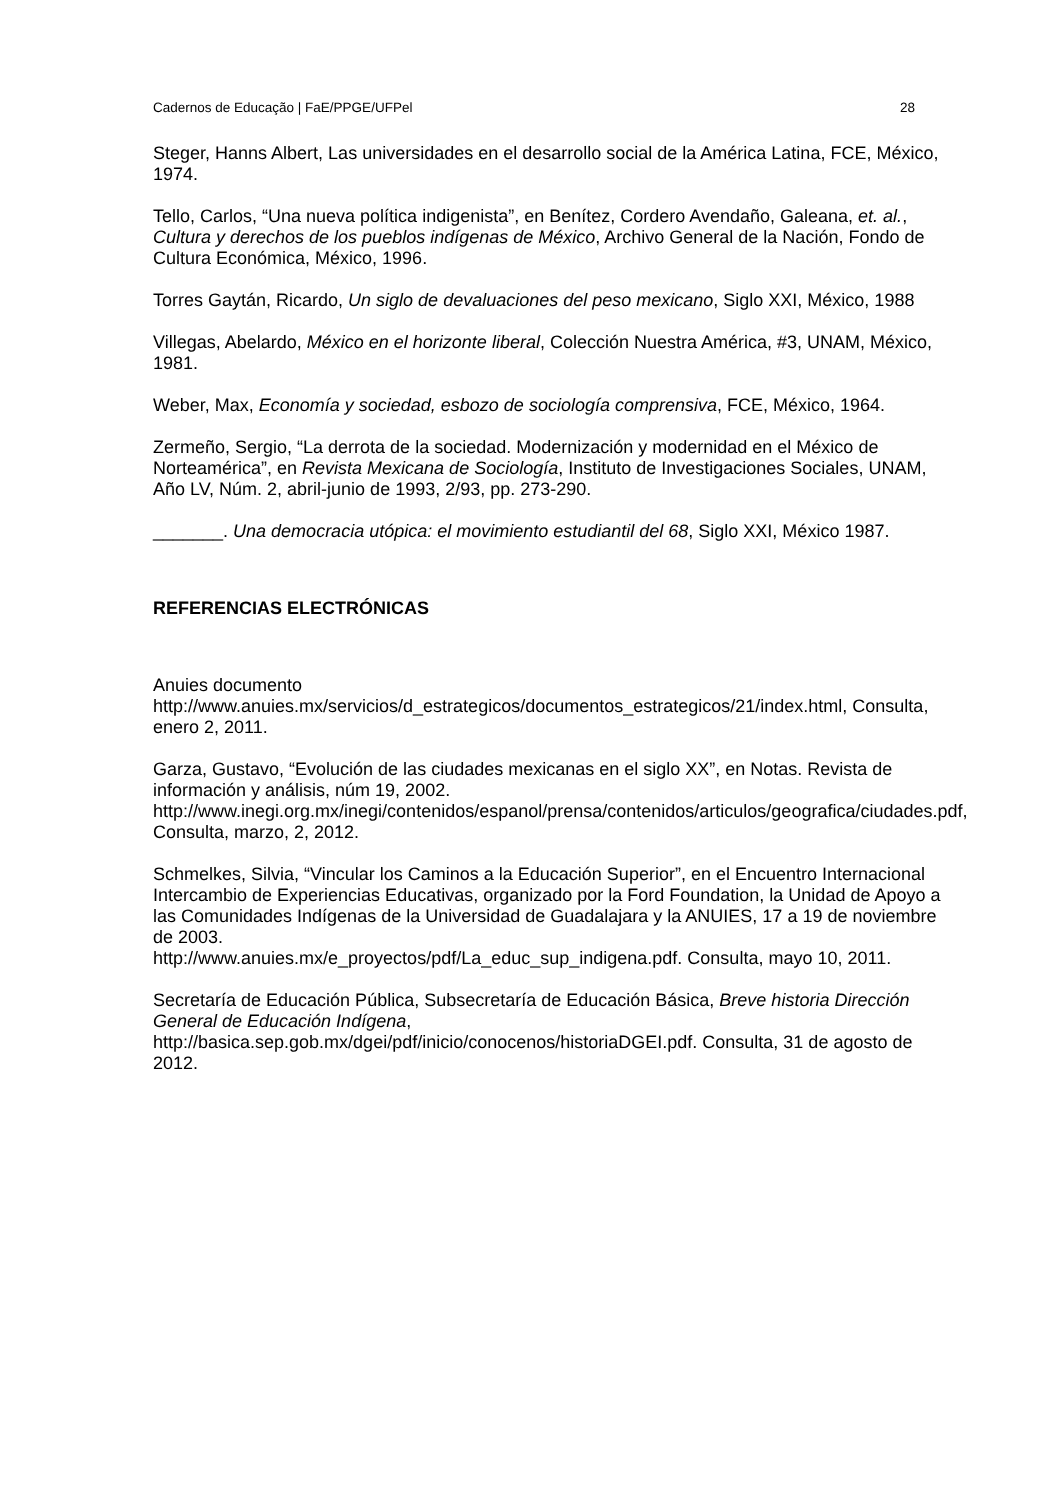Cadernos de Educação | FaE/PPGE/UFPel 28
Steger, Hanns Albert, Las universidades en el desarrollo social de la América Latina, FCE, México, 1974.
Tello, Carlos, “Una nueva política indigenista”, en Benítez, Cordero Avendaño, Galeana, et. al., Cultura y derechos de los pueblos indígenas de México, Archivo General de la Nación, Fondo de Cultura Económica, México, 1996.
Torres Gaytán, Ricardo, Un siglo de devaluaciones del peso mexicano, Siglo XXI, México, 1988
Villegas, Abelardo, México en el horizonte liberal, Colección Nuestra América, #3, UNAM, México, 1981.
Weber, Max, Economía y sociedad, esbozo de sociología comprensiva, FCE, México, 1964.
Zermeño, Sergio, “La derrota de la sociedad. Modernización y modernidad en el México de Norteamérica”, en Revista Mexicana de Sociología, Instituto de Investigaciones Sociales, UNAM, Año LV, Núm. 2, abril-junio de 1993, 2/93, pp. 273-290.
_______. Una democracia utópica: el movimiento estudiantil del 68, Siglo XXI, México 1987.
REFERENCIAS ELECTRÓNICAS
Anuies documento
http://www.anuies.mx/servicios/d_estrategicos/documentos_estrategicos/21/index.html, Consulta, enero 2, 2011.
Garza, Gustavo, “Evolución de las ciudades mexicanas en el siglo XX”, en Notas. Revista de información y análisis, núm 19, 2002.
http://www.inegi.org.mx/inegi/contenidos/espanol/prensa/contenidos/articulos/geografica/ciudades.pdf, Consulta, marzo, 2, 2012.
Schmelkes, Silvia, “Vincular los Caminos a la Educación Superior”, en el Encuentro Internacional Intercambio de Experiencias Educativas, organizado por la Ford Foundation, la Unidad de Apoyo a las Comunidades Indígenas de la Universidad de Guadalajara y la ANUIES, 17 a 19 de noviembre de 2003.
http://www.anuies.mx/e_proyectos/pdf/La_educ_sup_indigena.pdf. Consulta, mayo 10, 2011.
Secretaría de Educación Pública, Subsecretaría de Educación Básica, Breve historia Dirección General de Educación Indígena,
http://basica.sep.gob.mx/dgei/pdf/inicio/conocenos/historiaDGEI.pdf. Consulta, 31 de agosto de 2012.